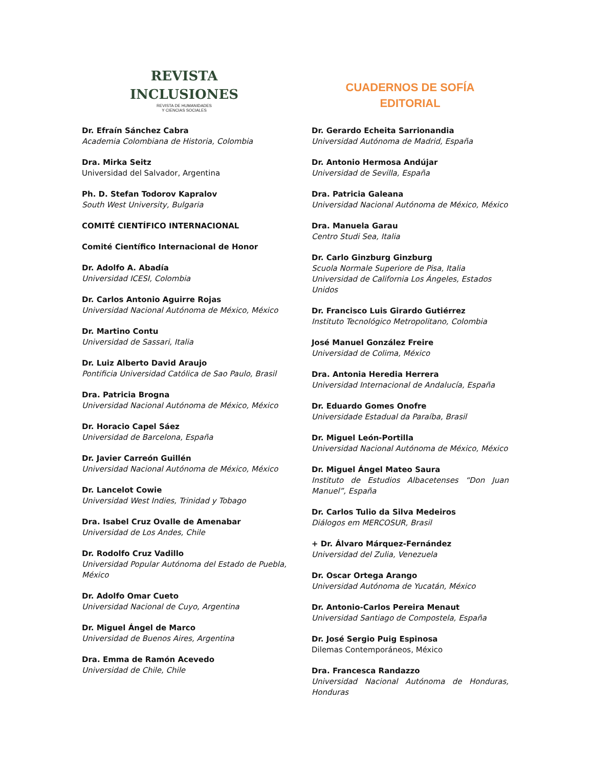REVISTA
INCLUSIONES
REVISTA DE HUMANIDADES
Y CIENCIAS SOCIALES
Dr. Efraín Sánchez Cabra
Academia Colombiana de Historia, Colombia
Dra. Mirka Seitz
Universidad del Salvador, Argentina
Ph. D. Stefan Todorov Kapralov
South West University, Bulgaria
COMITÉ CIENTÍFICO INTERNACIONAL
Comité Científico Internacional de Honor
Dr. Adolfo A. Abadía
Universidad ICESI, Colombia
Dr. Carlos Antonio Aguirre Rojas
Universidad Nacional Autónoma de México, México
Dr. Martino Contu
Universidad de Sassari, Italia
Dr. Luiz Alberto David Araujo
Pontificia Universidad Católica de Sao Paulo, Brasil
Dra. Patricia Brogna
Universidad Nacional Autónoma de México, México
Dr. Horacio Capel Sáez
Universidad de Barcelona, España
Dr. Javier Carreón Guillén
Universidad Nacional Autónoma de México, México
Dr. Lancelot Cowie
Universidad West Indies, Trinidad y Tobago
Dra. Isabel Cruz Ovalle de Amenabar
Universidad de Los Andes, Chile
Dr. Rodolfo Cruz Vadillo
Universidad Popular Autónoma del Estado de Puebla, México
Dr. Adolfo Omar Cueto
Universidad Nacional de Cuyo, Argentina
Dr. Miguel Ángel de Marco
Universidad de Buenos Aires, Argentina
Dra. Emma de Ramón Acevedo
Universidad de Chile, Chile
CUADERNOS DE SOFÍA
EDITORIAL
Dr. Gerardo Echeita Sarrionandia
Universidad Autónoma de Madrid, España
Dr. Antonio Hermosa Andújar
Universidad de Sevilla, España
Dra. Patricia Galeana
Universidad Nacional Autónoma de México, México
Dra. Manuela Garau
Centro Studi Sea, Italia
Dr. Carlo Ginzburg Ginzburg
Scuola Normale Superiore de Pisa, Italia
Universidad de California Los Ángeles, Estados Unidos
Dr. Francisco Luis Girardo Gutiérrez
Instituto Tecnológico Metropolitano, Colombia
José Manuel González Freire
Universidad de Colima, México
Dra. Antonia Heredia Herrera
Universidad Internacional de Andalucía, España
Dr. Eduardo Gomes Onofre
Universidade Estadual da Paraíba, Brasil
Dr. Miguel León-Portilla
Universidad Nacional Autónoma de México, México
Dr. Miguel Ángel Mateo Saura
Instituto de Estudios Albacetenses “Don Juan Manuel”, España
Dr. Carlos Tulio da Silva Medeiros
Diálogos em MERCOSUR, Brasil
+ Dr. Álvaro Márquez-Fernández
Universidad del Zulia, Venezuela
Dr. Oscar Ortega Arango
Universidad Autónoma de Yucatán, México
Dr. Antonio-Carlos Pereira Menaut
Universidad Santiago de Compostela, España
Dr. José Sergio Puig Espinosa
Dilemas Contemporáneos, México
Dra. Francesca Randazzo
Universidad Nacional Autónoma de Honduras, Honduras